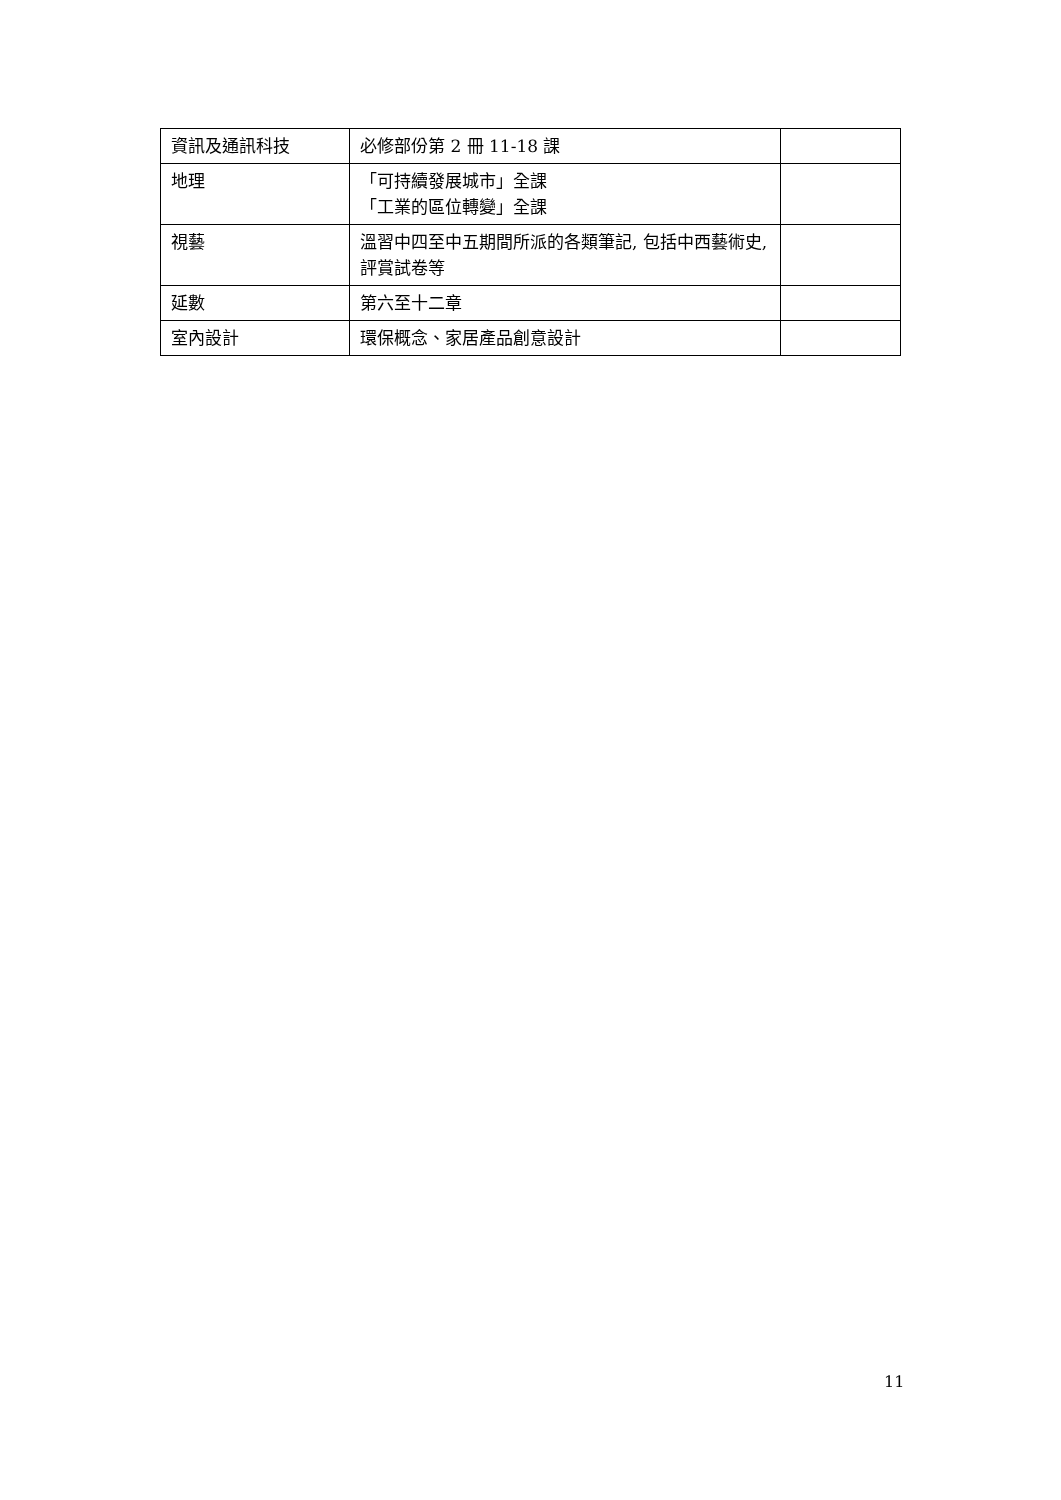| 資訊及通訊科技 | 必修部份第 2 冊 11-18 課 | |
| 地理 | 「可持續發展城市」全課 「工業的區位轉變」全課 | |
| 視藝 | 溫習中四至中五期間所派的各類筆記, 包括中西藝術史, 評賞試卷等 | |
| 延數 | 第六至十二章 | |
| 室內設計 | 環保概念、家居產品創意設計 | |
11